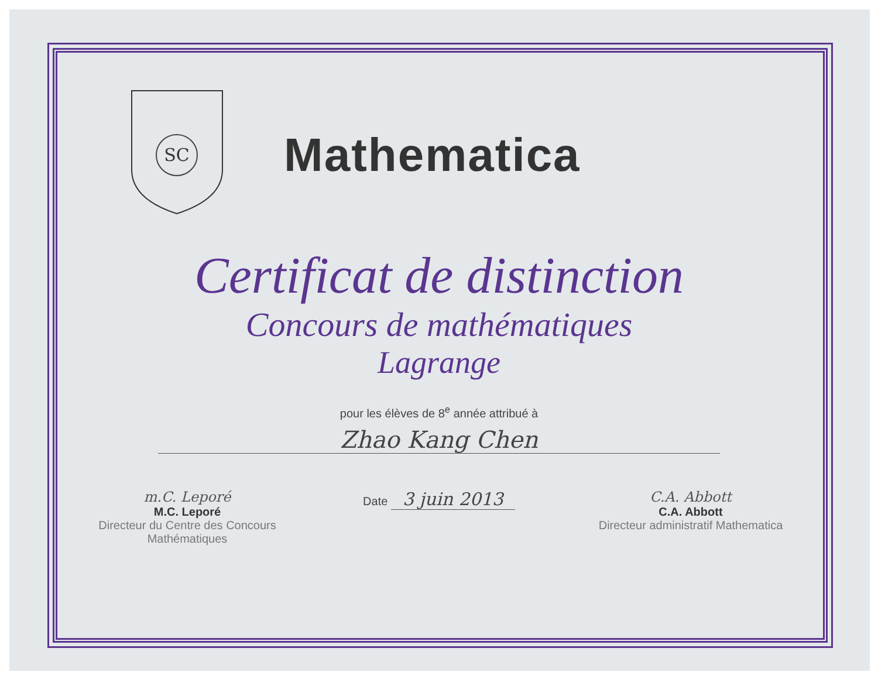SC
Mathematica
Certificat de distinction
Concours de mathématiques
Lagrange
pour les élèves de 8<sup>e</sup> année attribué à
Zhao Kang Chen
m.C. Leporé
M.C. Leporé
Directeur du Centre des Concours Mathématiques
Date 3 juin 2013
C.A. Abbott
C.A. Abbott
Directeur administratif Mathematica